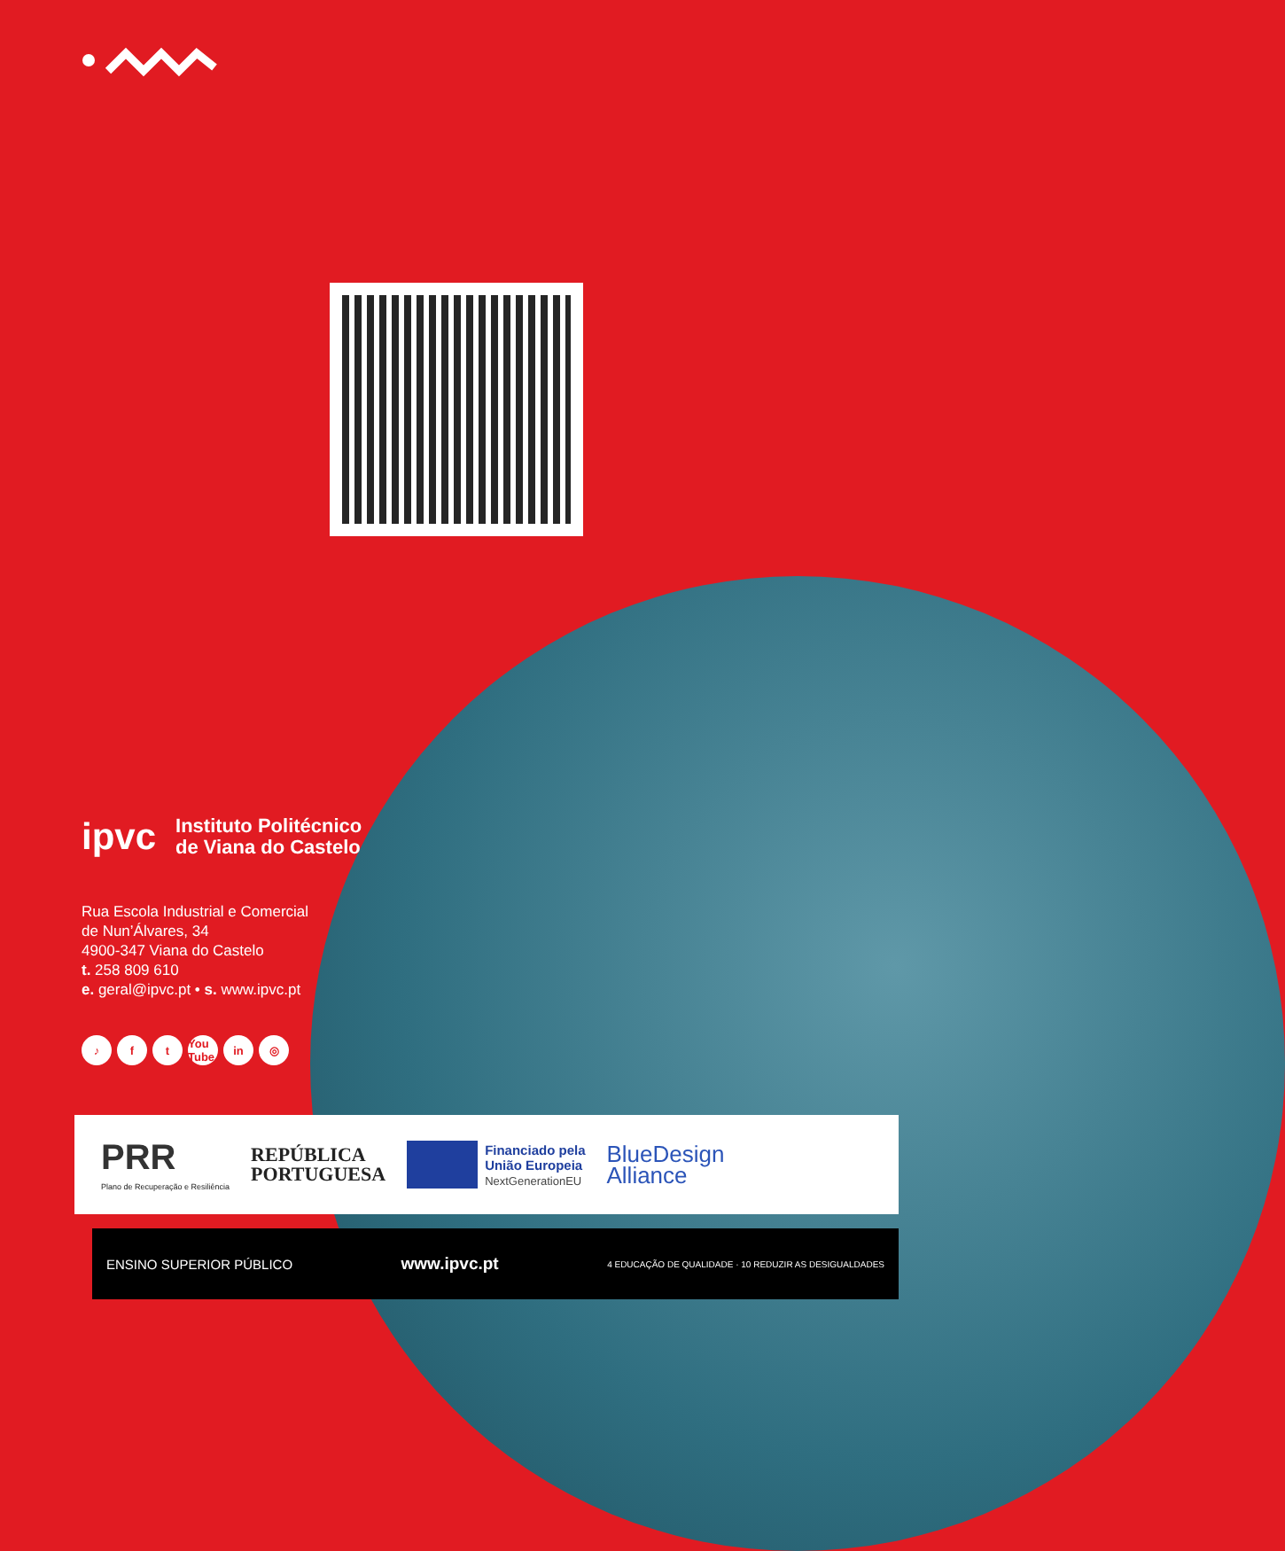ipvc
Instituto Politécnico
de Viana do Castelo
Rua Escola Industrial e Comercial
de Nun’Álvares, 34
4900-347 Viana do Castelo
t. 258 809 610
e. geral@ipvc.pt • s. www.ipvc.pt
♪ f t You Tube in ◎
PRR
Plano de Recuperação e Resiliência
REPÚBLICA
PORTUGUESA
Financiado pela
União Europeia
NextGenerationEU
BlueDesign
Alliance
ENSINO SUPERIOR PÚBLICO www.ipvc.pt 4 EDUCAÇÃO DE QUALIDADE · 10 REDUZIR AS DESIGUALDADES